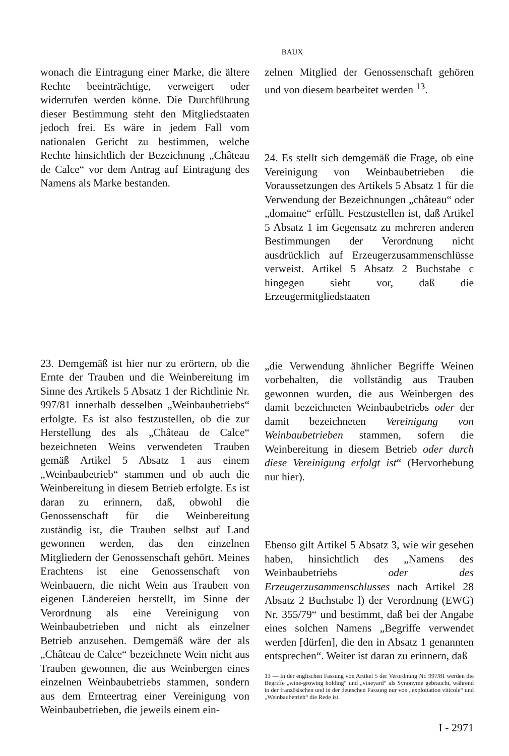BAUX
wonach die Eintragung einer Marke, die ältere Rechte beeinträchtige, verweigert oder widerrufen werden könne. Die Durchführung dieser Bestimmung steht den Mitgliedstaaten jedoch frei. Es wäre in jedem Fall vom nationalen Gericht zu bestimmen, welche Rechte hinsichtlich der Bezeichnung „Château de Calce“ vor dem Antrag auf Eintragung des Namens als Marke bestanden.
23. Demgemäß ist hier nur zu erörtern, ob die Ernte der Trauben und die Weinbereitung im Sinne des Artikels 5 Absatz 1 der Richtlinie Nr. 997/81 innerhalb desselben „Weinbaubetriebs“ erfolgte. Es ist also festzustellen, ob die zur Herstellung des als „Château de Calce“ bezeichneten Weins verwendeten Trauben gemäß Artikel 5 Absatz 1 aus einem „Weinbaubetrieb“ stammen und ob auch die Weinbereitung in diesem Betrieb erfolgte. Es ist daran zu erinnern, daß, obwohl die Genossenschaft für die Weinbereitung zuständig ist, die Trauben selbst auf Land gewonnen werden, das den einzelnen Mitgliedern der Genossenschaft gehört. Meines Erachtens ist eine Genossenschaft von Weinbauern, die nicht Wein aus Trauben von eigenen Ländereien herstellt, im Sinne der Verordnung als eine Vereinigung von Weinbaubetrieben und nicht als einzelner Betrieb anzusehen. Demgemäß wäre der als „Château de Calce“ bezeichnete Wein nicht aus Trauben gewonnen, die aus Weinbergen eines einzelnen Weinbaubetriebs stammen, sondern aus dem Ernteertrag einer Vereinigung von Weinbaubetrieben, die jeweils einem ein-
zelnen Mitglied der Genossenschaft gehören und von diesem bearbeitet werden <sup>13</sup>.
24. Es stellt sich demgemäß die Frage, ob eine Vereinigung von Weinbaubetrieben die Voraussetzungen des Artikels 5 Absatz 1 für die Verwendung der Bezeichnungen „château“ oder „domaine“ erfüllt. Festzustellen ist, daß Artikel 5 Absatz 1 im Gegensatz zu mehreren anderen Bestimmungen der Verordnung nicht ausdrücklich auf Erzeugerzusammenschlüsse verweist. Artikel 5 Absatz 2 Buchstabe c hingegen sieht vor, daß die Erzeugermitgliedstaaten
„die Verwendung ähnlicher Begriffe Weinen vorbehalten, die vollständig aus Trauben gewonnen wurden, die aus Weinbergen des damit bezeichneten Weinbaubetriebs oder der damit bezeichneten Vereinigung von Weinbaubetrieben stammen, sofern die Weinbereitung in diesem Betrieb oder durch diese Vereinigung erfolgt ist“ (Hervorhebung nur hier).
Ebenso gilt Artikel 5 Absatz 3, wie wir gesehen haben, hinsichtlich des „Namens des Weinbaubetriebs oder des Erzeugerzusammenschlusses nach Artikel 28 Absatz 2 Buchstabe l) der Verordnung (EWG) Nr. 355/79“ und bestimmt, daß bei der Angabe eines solchen Namens „Begriffe verwendet werden [dürfen], die den in Absatz 1 genannten entsprechen“. Weiter ist daran zu erinnern, daß
13 — In der englischen Fassung von Artikel 5 der Verordnung Nr. 997/81 werden die Begriffe „wine-growing holding“ und „vineyard“ als Synonyme gebraucht, während in der französischen und in der deutschen Fassung nur von „exploitation viticole“ und „Weinbaubetrieb“ die Rede ist.
I - 2971